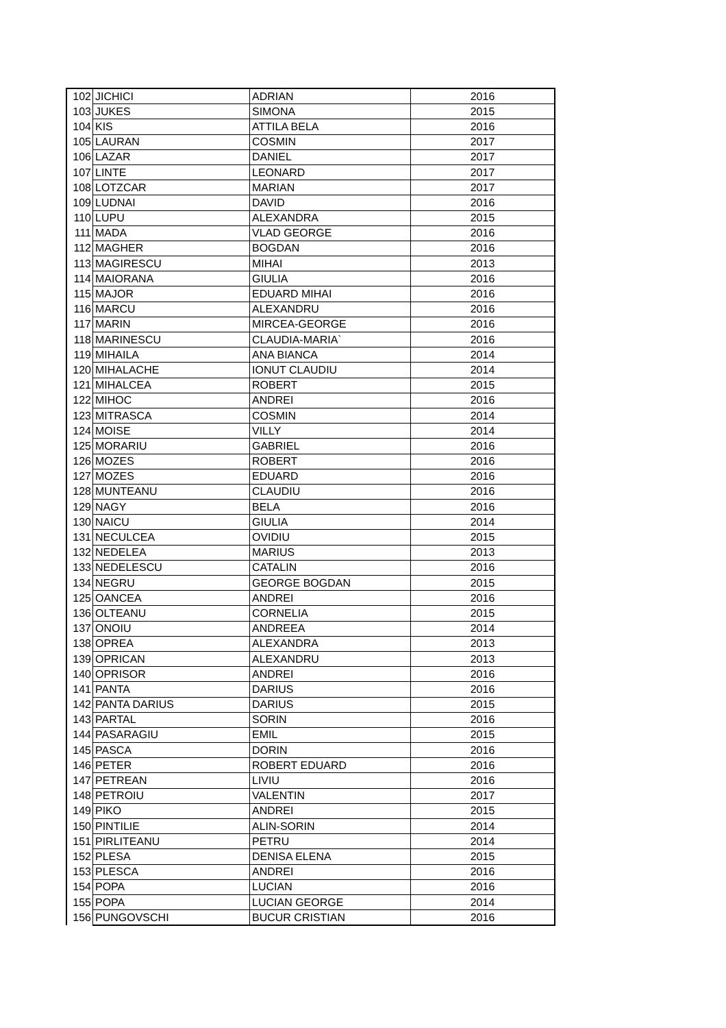| 102 | JICHICI | ADRIAN | 2016 |
| 103 | JUKES | SIMONA | 2015 |
| 104 | KIS | ATTILA BELA | 2016 |
| 105 | LAURAN | COSMIN | 2017 |
| 106 | LAZAR | DANIEL | 2017 |
| 107 | LINTE | LEONARD | 2017 |
| 108 | LOTZCAR | MARIAN | 2017 |
| 109 | LUDNAI | DAVID | 2016 |
| 110 | LUPU | ALEXANDRA | 2015 |
| 111 | MADA | VLAD GEORGE | 2016 |
| 112 | MAGHER | BOGDAN | 2016 |
| 113 | MAGIRESCU | MIHAI | 2013 |
| 114 | MAIORANA | GIULIA | 2016 |
| 115 | MAJOR | EDUARD MIHAI | 2016 |
| 116 | MARCU | ALEXANDRU | 2016 |
| 117 | MARIN | MIRCEA-GEORGE | 2016 |
| 118 | MARINESCU | CLAUDIA-MARIA` | 2016 |
| 119 | MIHAILA | ANA BIANCA | 2014 |
| 120 | MIHALACHE | IONUT CLAUDIU | 2014 |
| 121 | MIHALCEA | ROBERT | 2015 |
| 122 | MIHOC | ANDREI | 2016 |
| 123 | MITRASCA | COSMIN | 2014 |
| 124 | MOISE | VILLY | 2014 |
| 125 | MORARIU | GABRIEL | 2016 |
| 126 | MOZES | ROBERT | 2016 |
| 127 | MOZES | EDUARD | 2016 |
| 128 | MUNTEANU | CLAUDIU | 2016 |
| 129 | NAGY | BELA | 2016 |
| 130 | NAICU | GIULIA | 2014 |
| 131 | NECULCEA | OVIDIU | 2015 |
| 132 | NEDELEA | MARIUS | 2013 |
| 133 | NEDELESCU | CATALIN | 2016 |
| 134 | NEGRU | GEORGE BOGDAN | 2015 |
| 125 | OANCEA | ANDREI | 2016 |
| 136 | OLTEANU | CORNELIA | 2015 |
| 137 | ONOIU | ANDREEA | 2014 |
| 138 | OPREA | ALEXANDRA | 2013 |
| 139 | OPRICAN | ALEXANDRU | 2013 |
| 140 | OPRISOR | ANDREI | 2016 |
| 141 | PANTA | DARIUS | 2016 |
| 142 | PANTA DARIUS | DARIUS | 2015 |
| 143 | PARTAL | SORIN | 2016 |
| 144 | PASARAGIU | EMIL | 2015 |
| 145 | PASCA | DORIN | 2016 |
| 146 | PETER | ROBERT EDUARD | 2016 |
| 147 | PETREAN | LIVIU | 2016 |
| 148 | PETROIU | VALENTIN | 2017 |
| 149 | PIKO | ANDREI | 2015 |
| 150 | PINTILIE | ALIN-SORIN | 2014 |
| 151 | PIRLITEANU | PETRU | 2014 |
| 152 | PLESA | DENISA ELENA | 2015 |
| 153 | PLESCA | ANDREI | 2016 |
| 154 | POPA | LUCIAN | 2016 |
| 155 | POPA | LUCIAN GEORGE | 2014 |
| 156 | PUNGOVSCHI | BUCUR CRISTIAN | 2016 |